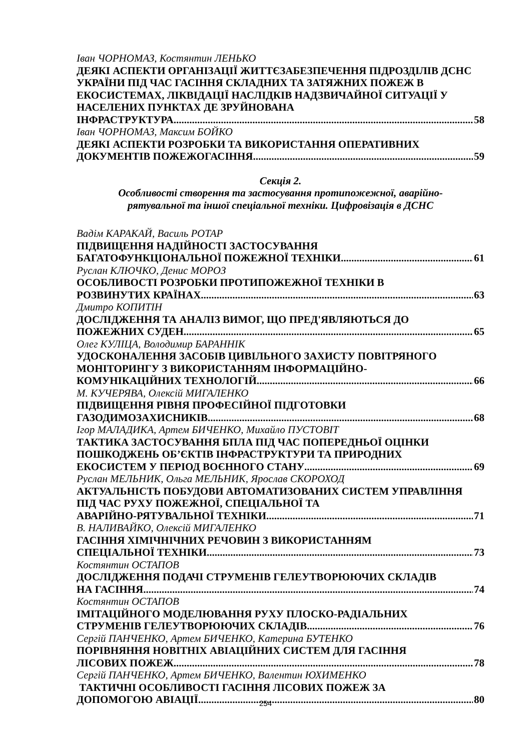Іван ЧОРНОМАЗ, Костянтин ЛЕНЬКО
ДЕЯКІ АСПЕКТИ ОРГАНІЗАЦІЇ ЖИТТЄЗАБЕЗПЕЧЕННЯ ПІДРОЗДІЛІВ ДСНС УКРАЇНИ ПІД ЧАС ГАСІННЯ СКЛАДНИХ ТА ЗАТЯЖНИХ ПОЖЕЖ В ЕКОСИСТЕМАХ, ЛІКВІДАЦІЇ НАСЛІДКІВ НАДЗВИЧАЙНОЇ СИТУАЦІЇ У НАСЕЛЕНИХ ПУНКТАХ ДЕ ЗРУЙНОВАНА
ІНФРАСТРУКТУРА 58
Іван ЧОРНОМАЗ, Максим БОЙКО
ДЕЯКІ АСПЕКТИ РОЗРОБКИ ТА ВИКОРИСТАННЯ ОПЕРАТИВНИХ
ДОКУМЕНТІВ ПОЖЕЖОГАСІННЯ 59
Секція 2.
Особливості створення та застосування протипожежної, аварійно-
рятувальної та іншої спеціальної техніки. Цифровізація в ДСНС
Вадім КАРАКАЙ, Василь РОТАР
ПІДВИЩЕННЯ НАДІЙНОСТІ ЗАСТОСУВАННЯ
БАГАТОФУНКЦІОНАЛЬНОЇ ПОЖЕЖНОЇ ТЕХНІКИ 61
Руслан КЛЮЧКО, Денис МОРОЗ
ОСОБЛИВОСТІ РОЗРОБКИ ПРОТИПОЖЕЖНОЇ ТЕХНІКИ В
РОЗВИНУТИХ КРАЇНАХ 63
Дмитро КОПИТІН
ДОСЛІДЖЕННЯ ТА АНАЛІЗ ВИМОГ, ЩО ПРЕД'ЯВЛЯЮТЬСЯ ДО
ПОЖЕЖНИХ СУДЕН 65
Олег КУЛІЦА, Володимир БАРАННІК
УДОСКОНАЛЕННЯ ЗАСОБІВ ЦИВІЛЬНОГО ЗАХИСТУ ПОВІТРЯНОГО МОНІТОРИНГУ З ВИКОРИСТАННЯМ ІНФОРМАЦІЙНО-
КОМУНІКАЦІЙНИХ ТЕХНОЛОГІЙ 66
М. КУЧЕРЯВА, Олексій МИГАЛЕНКО
ПІДВИЩЕННЯ РІВНЯ ПРОФЕСІЙНОЇ ПІДГОТОВКИ
ГАЗОДИМОЗАХИСНИКІВ 68
Ігор МАЛАДИКА, Артем БИЧЕНКО, Михайло ПУСТОВІТ
ТАКТИКА ЗАСТОСУВАННЯ БПЛА ПІД ЧАС ПОПЕРЕДНЬОЇ ОЦІНКИ ПОШКОДЖЕНЬ ОБ’ЄКТІВ ІНФРАСТРУКТУРИ ТА ПРИРОДНИХ
ЕКОСИСТЕМ У ПЕРІОД ВОЄННОГО СТАНУ 69
Руслан МЕЛЬНИК, Ольга МЕЛЬНИК, Ярослав СКОРОХОД
АКТУАЛЬНІСТЬ ПОБУДОВИ АВТОМАТИЗОВАНИХ СИСТЕМ УПРАВЛІННЯ ПІД ЧАС РУХУ ПОЖЕЖНОЇ, СПЕЦІАЛЬНОЇ ТА
АВАРІЙНО-РЯТУВАЛЬНОЇ ТЕХНІКИ 71
В. НАЛИВАЙКО, Олексій МИГАЛЕНКО
ГАСІННЯ ХІМІЧНІЧНИХ РЕЧОВИН З ВИКОРИСТАННЯМ
СПЕЦІАЛЬНОЇ ТЕХНІКИ 73
Костянтин ОСТАПОВ
ДОСЛІДЖЕННЯ ПОДАЧІ СТРУМЕНІВ ГЕЛЕУТВОРЮЮЧИХ СКЛАДІВ
НА ГАСІННЯ 74
Костянтин ОСТАПОВ
ІМІТАЦІЙНОГО МОДЕЛЮВАННЯ РУХУ ПЛОСКО-РАДІАЛЬНИХ
СТРУМЕНІВ ГЕЛЕУТВОРЮЮЧИХ СКЛАДІВ 76
Сергій ПАНЧЕНКО, Артем БИЧЕНКО, Катерина БУТЕНКО
ПОРІВНЯННЯ НОВІТНІХ АВІАЦІЙНИХ СИСТЕМ ДЛЯ ГАСІННЯ
ЛІСОВИХ ПОЖЕЖ 78
Сергій ПАНЧЕНКО, Артем БИЧЕНКО, Валентин ЮХИМЕНКО
ТАКТИЧНІ ОСОБЛИВОСТІ ГАСІННЯ ЛІСОВИХ ПОЖЕЖ ЗА
ДОПОМОГОЮ АВІАЦІЇ 80
254